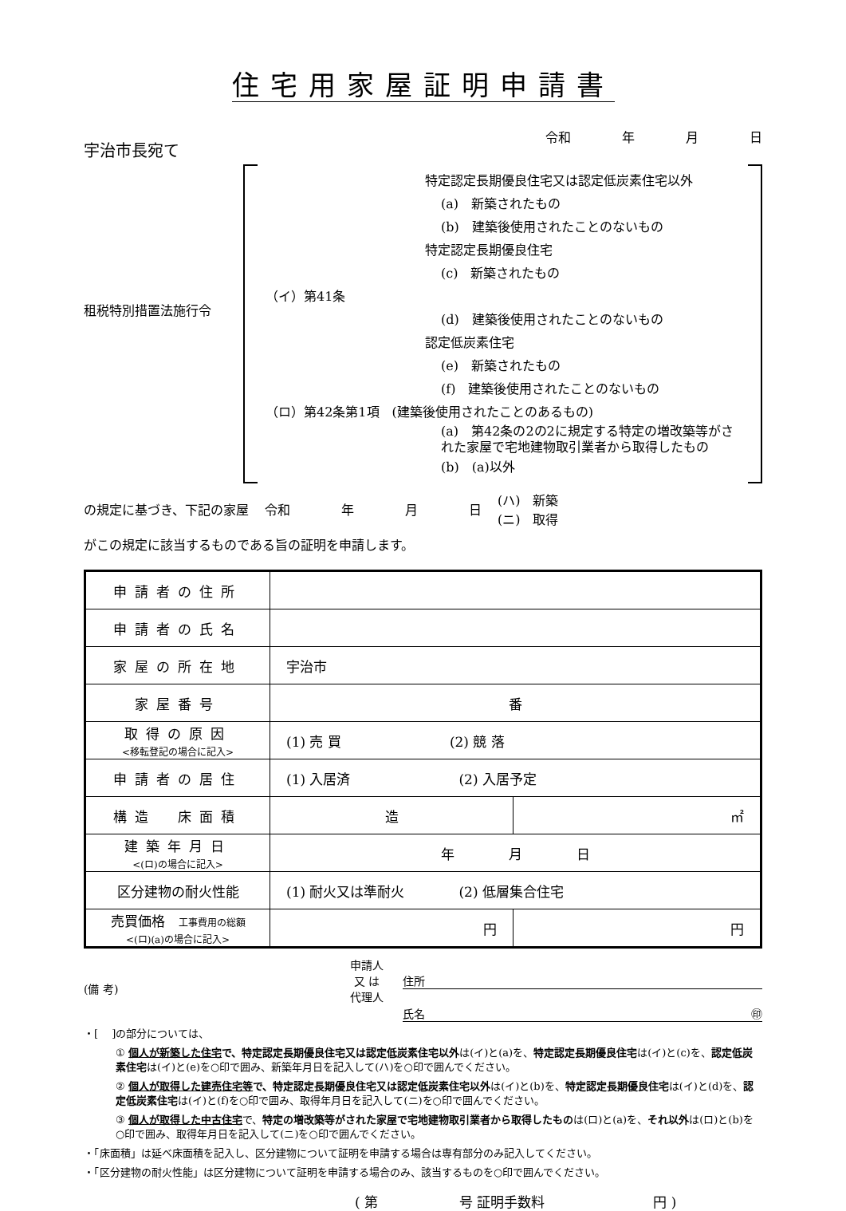住宅用家屋証明申請書
宇治市長宛て
令和　　　　年　　　　月　　　　日
租税特別措置法施行令
特定認定長期優良住宅又は認定低炭素住宅以外
(a)　新築されたもの
(b)　建築後使用されたことのないもの
特定認定長期優良住宅
(c)　新築されたもの
（イ）第41条
(d)　建築後使用されたことのないもの
認定低炭素住宅
(e)　新築されたもの
(f)　建築後使用されたことのないもの
（ロ）第42条第1項　(建築後使用されたことのあるもの)
(a)　第42条の2の2に規定する特定の増改築等がされた家屋で宅地建物取引業者から取得したもの
(b)　(a)以外
の規定に基づき、下記の家屋 令和　　　　年　　　　月　　　　日 (ハ)　新築
(ニ)　取得
がこの規定に該当するものである旨の証明を申請します。
| 申請者の住所 | | |
| 申請者の氏名 | | |
| 家屋の所在地 | 宇治市 | |
| 家屋番号 | 番 | |
| 取得の原因 <移転登記の場合に記入> | (1) 売 買 (2) 競 落 | |
| 申請者の居住 | (1) 入居済 (2) 入居予定 | |
| 構造 床面積 | 造 | ㎡ |
| 建築年月日 <(ロ)の場合に記入> | 年 月 日 | |
| 区分建物の耐火性能 | (1) 耐火又は準耐火 (2) 低層集合住宅 | |
| 売買価格 工事費用の総額 <(ロ)(a)の場合に記入> | 円 | 円 |
(備 考)
申請人
又 は
代理人
住所
氏名 ㊞
・[　 ]の部分については、
① 個人が新築した住宅で、特定認定長期優良住宅又は認定低炭素住宅以外は(イ)と(a)を、特定認定長期優良住宅は(イ)と(c)を、認定低炭素住宅は(イ)と(e)を○印で囲み、新築年月日を記入して(ハ)を○印で囲んでください。
② 個人が取得した建売住宅等で、特定認定長期優良住宅又は認定低炭素住宅以外は(イ)と(b)を、特定認定長期優良住宅は(イ)と(d)を、認定低炭素住宅は(イ)と(f)を○印で囲み、取得年月日を記入して(ニ)を○印で囲んでください。
③ 個人が取得した中古住宅で、特定の増改築等がされた家屋で宅地建物取引業者から取得したものは(ロ)と(a)を、それ以外は(ロ)と(b)を○印で囲み、取得年月日を記入して(ニ)を○印で囲んでください。
・「床面積」は延べ床面積を記入し、区分建物について証明を申請する場合は専有部分のみ記入してください。
・「区分建物の耐火性能」は区分建物について証明を申請する場合のみ、該当するものを○印で囲んでください。
( 第　　　　　　号 証明手数料　　　　　　　　円 )